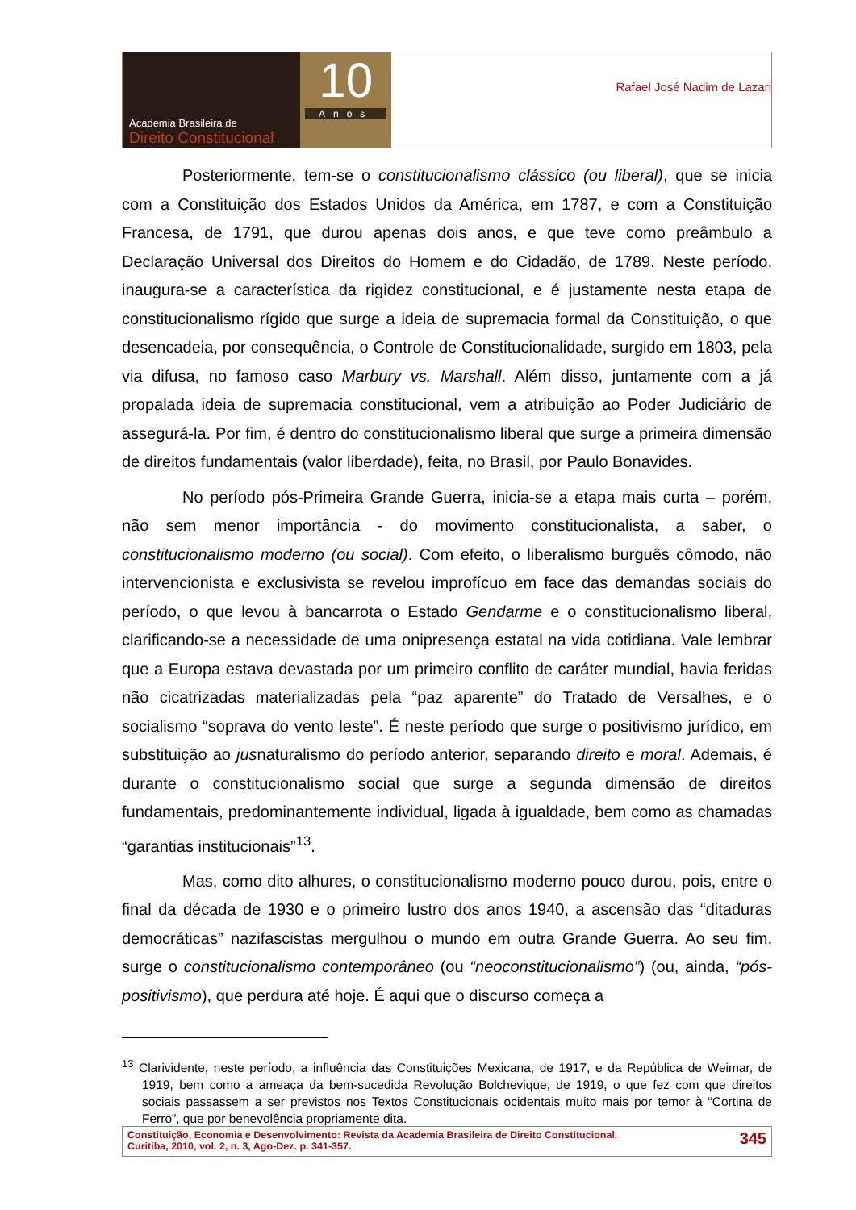Academia Brasileira de
Direito Constitucional
10
Anos
Rafael José Nadim de Lazari
Posteriormente, tem-se o constitucionalismo clássico (ou liberal), que se inicia com a Constituição dos Estados Unidos da América, em 1787, e com a Constituição Francesa, de 1791, que durou apenas dois anos, e que teve como preâmbulo a Declaração Universal dos Direitos do Homem e do Cidadão, de 1789. Neste período, inaugura-se a característica da rigidez constitucional, e é justamente nesta etapa de constitucionalismo rígido que surge a ideia de supremacia formal da Constituição, o que desencadeia, por consequência, o Controle de Constitucionalidade, surgido em 1803, pela via difusa, no famoso caso Marbury vs. Marshall. Além disso, juntamente com a já propalada ideia de supremacia constitucional, vem a atribuição ao Poder Judiciário de assegurá-la. Por fim, é dentro do constitucionalismo liberal que surge a primeira dimensão de direitos fundamentais (valor liberdade), feita, no Brasil, por Paulo Bonavides.
No período pós-Primeira Grande Guerra, inicia-se a etapa mais curta – porém, não sem menor importância - do movimento constitucionalista, a saber, o constitucionalismo moderno (ou social). Com efeito, o liberalismo burguês cômodo, não intervencionista e exclusivista se revelou improfícuo em face das demandas sociais do período, o que levou à bancarrota o Estado Gendarme e o constitucionalismo liberal, clarificando-se a necessidade de uma onipresença estatal na vida cotidiana. Vale lembrar que a Europa estava devastada por um primeiro conflito de caráter mundial, havia feridas não cicatrizadas materializadas pela “paz aparente” do Tratado de Versalhes, e o socialismo “soprava do vento leste”. É neste período que surge o positivismo jurídico, em substituição ao jusnaturalismo do período anterior, separando direito e moral. Ademais, é durante o constitucionalismo social que surge a segunda dimensão de direitos fundamentais, predominantemente individual, ligada à igualdade, bem como as chamadas “garantias institucionais”<sup>13</sup>.
Mas, como dito alhures, o constitucionalismo moderno pouco durou, pois, entre o final da década de 1930 e o primeiro lustro dos anos 1940, a ascensão das “ditaduras democráticas” nazifascistas mergulhou o mundo em outra Grande Guerra. Ao seu fim, surge o constitucionalismo contemporâneo (ou “neoconstitucionalismo”) (ou, ainda, “pós-positivismo), que perdura até hoje. É aqui que o discurso começa a
<sup>13</sup> Clarividente, neste período, a influência das Constituições Mexicana, de 1917, e da República de Weimar, de 1919, bem como a ameaça da bem-sucedida Revolução Bolchevique, de 1919, o que fez com que direitos sociais passassem a ser previstos nos Textos Constitucionais ocidentais muito mais por temor à “Cortina de Ferro”, que por benevolência propriamente dita.
Constituição, Economia e Desenvolvimento: Revista da Academia Brasileira de Direito Constitucional.
Curitiba, 2010, vol. 2, n. 3, Ago-Dez. p. 341-357.
345